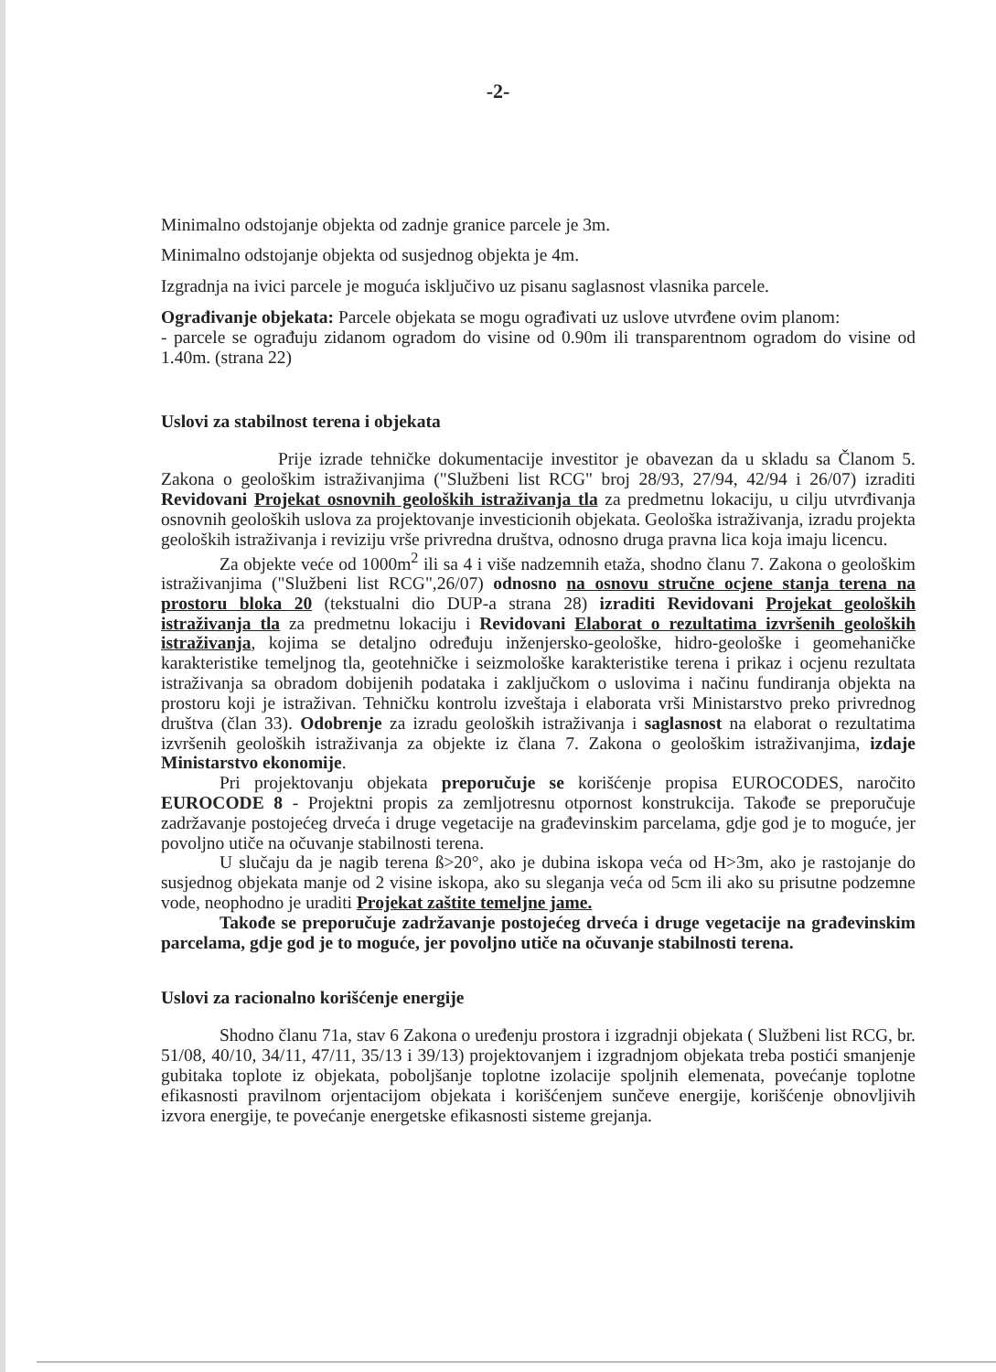-2-
Minimalno odstojanje objekta od zadnje granice parcele je 3m.
Minimalno odstojanje objekta od susjednog objekta je 4m.
Izgradnja na ivici parcele je moguća isključivo uz pisanu saglasnost vlasnika parcele.
Ograđivanje objekata: Parcele objekata se mogu ograđivati uz uslove utvrđene ovim planom:
- parcele se ograđuju zidanom ogradom do visine od 0.90m ili transparentnom ogradom do visine od 1.40m. (strana 22)
Uslovi za stabilnost terena i objekata
Prije izrade tehničke dokumentacije investitor je obavezan da u skladu sa Članom 5. Zakona o geološkim istraživanjima ("Službeni list RCG" broj 28/93, 27/94, 42/94 i 26/07) izraditi Revidovani Projekat osnovnih geoloških istraživanja tla za predmetnu lokaciju, u cilju utvrđivanja osnovnih geoloških uslova za projektovanje investicionih objekata. Geološka istraživanja, izradu projekta geoloških istraživanja i reviziju vrše privredna društva, odnosno druga pravna lica koja imaju licencu.
Za objekte veće od 1000m<sup>2</sup> ili sa 4 i više nadzemnih etaža, shodno članu 7. Zakona o geološkim istraživanjima ("Službeni list RCG",26/07) odnosno na osnovu stručne ocjene stanja terena na prostoru bloka 20 (tekstualni dio DUP-a strana 28) izraditi Revidovani Projekat geoloških istraživanja tla za predmetnu lokaciju i Revidovani Elaborat o rezultatima izvršenih geoloških istraživanja, kojima se detaljno određuju inženjersko-geološke, hidro-geološke i geomehaničke karakteristike temeljnog tla, geotehničke i seizmološke karakteristike terena i prikaz i ocjenu rezultata istraživanja sa obradom dobijenih podataka i zaključkom o uslovima i načinu fundiranja objekta na prostoru koji je istraživan. Tehničku kontrolu izveštaja i elaborata vrši Ministarstvo preko privrednog društva (član 33). Odobrenje za izradu geoloških istraživanja i saglasnost na elaborat o rezultatima izvršenih geoloških istraživanja za objekte iz člana 7. Zakona o geološkim istraživanjima, izdaje Ministarstvo ekonomije.
Pri projektovanju objekata preporučuje se korišćenje propisa EUROCODES, naročito EUROCODE 8 - Projektni propis za zemljotresnu otpornost konstrukcija. Takođe se preporučuje zadržavanje postojećeg drveća i druge vegetacije na građevinskim parcelama, gdje god je to moguće, jer povoljno utiče na očuvanje stabilnosti terena.
U slučaju da je nagib terena ß>20°, ako je dubina iskopa veća od H>3m, ako je rastojanje do susjednog objekata manje od 2 visine iskopa, ako su sleganja veća od 5cm ili ako su prisutne podzemne vode, neophodno je uraditi Projekat zaštite temeljne jame.
Takođe se preporučuje zadržavanje postojećeg drveća i druge vegetacije na građevinskim parcelama, gdje god je to moguće, jer povoljno utiče na očuvanje stabilnosti terena.
Uslovi za racionalno korišćenje energije
Shodno članu 71a, stav 6 Zakona o uređenju prostora i izgradnji objekata ( Službeni list RCG, br. 51/08, 40/10, 34/11, 47/11, 35/13 i 39/13) projektovanjem i izgradnjom objekata treba postići smanjenje gubitaka toplote iz objekata, poboljšanje toplotne izolacije spoljnih elemenata, povećanje toplotne efikasnosti pravilnom orjentacijom objekata i korišćenjem sunčeve energije, korišćenje obnovljivih izvora energije, te povećanje energetske efikasnosti sisteme grejanja.